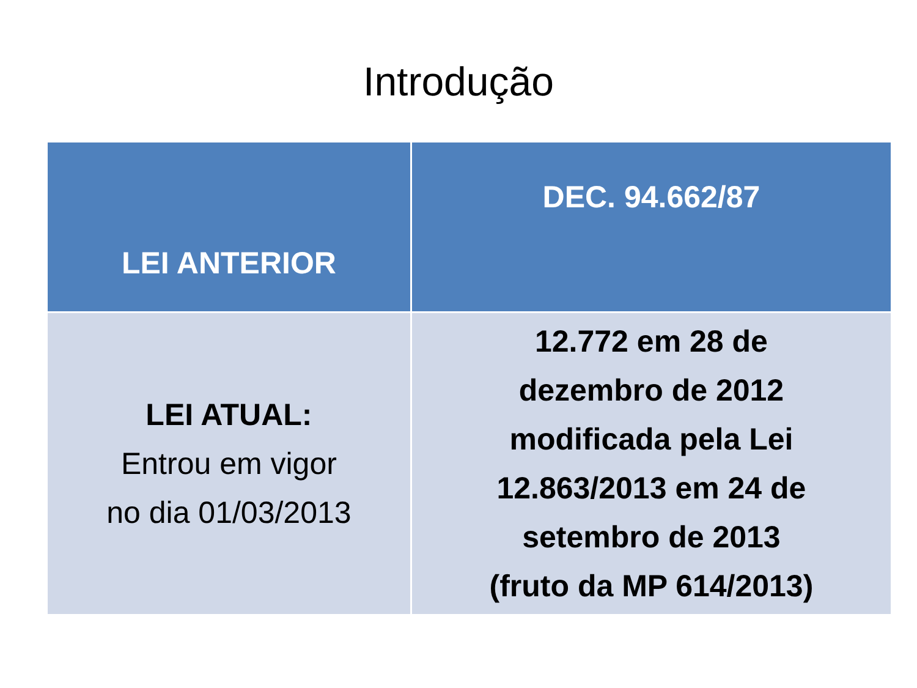Introdução
| LEI ANTERIOR | DEC. 94.662/87 |
| --- | --- |
| LEI ATUAL: Entrou em vigor no dia 01/03/2013 | 12.772 em 28 de dezembro de 2012 modificada pela Lei 12.863/2013 em 24 de setembro de 2013 (fruto da MP 614/2013) |